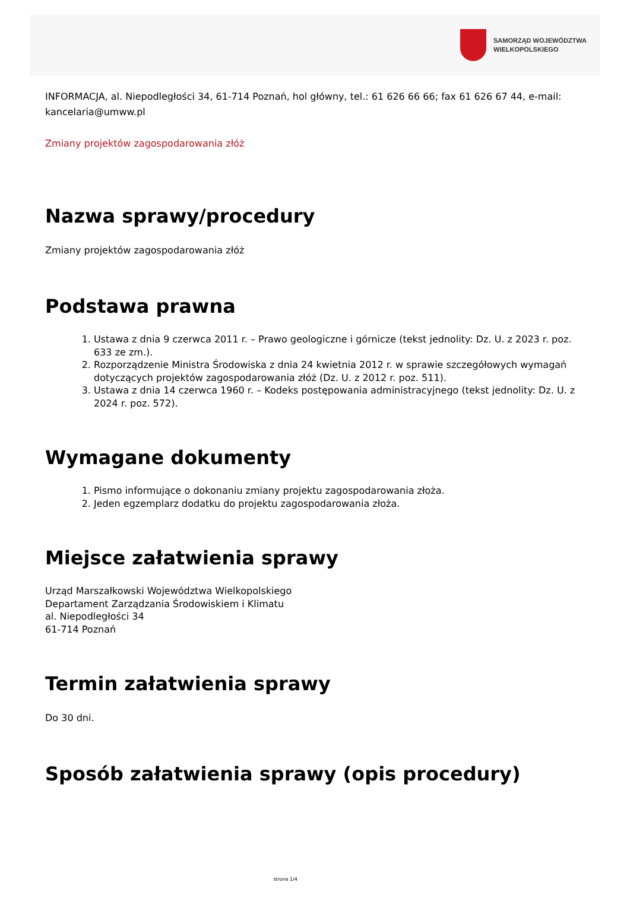SAMORZĄD WOJEWÓDZTWA
WIELKOPOLSKIEGO
INFORMACJA, al. Niepodległości 34, 61-714 Poznań, hol główny, tel.: 61 626 66 66; fax 61 626 67 44, e-mail: kancelaria@umww.pl
Zmiany projektów zagospodarowania złóż
Nazwa sprawy/procedury
Zmiany projektów zagospodarowania złóż
Podstawa prawna
1. Ustawa z dnia 9 czerwca 2011 r. – Prawo geologiczne i górnicze (tekst jednolity: Dz. U. z 2023 r. poz. 633 ze zm.).
2. Rozporządzenie Ministra Środowiska z dnia 24 kwietnia 2012 r. w sprawie szczegółowych wymagań dotyczących projektów zagospodarowania złóż (Dz. U. z 2012 r. poz. 511).
3. Ustawa z dnia 14 czerwca 1960 r. – Kodeks postępowania administracyjnego (tekst jednolity: Dz. U. z 2024 r. poz. 572).
Wymagane dokumenty
1. Pismo informujące o dokonaniu zmiany projektu zagospodarowania złoża.
2. Jeden egzemplarz dodatku do projektu zagospodarowania złoża.
Miejsce załatwienia sprawy
Urząd Marszałkowski Województwa Wielkopolskiego
Departament Zarządzania Środowiskiem i Klimatu
al. Niepodległości 34
61-714 Poznań
Termin załatwienia sprawy
Do 30 dni.
Sposób załatwienia sprawy (opis procedury)
strona 1/4